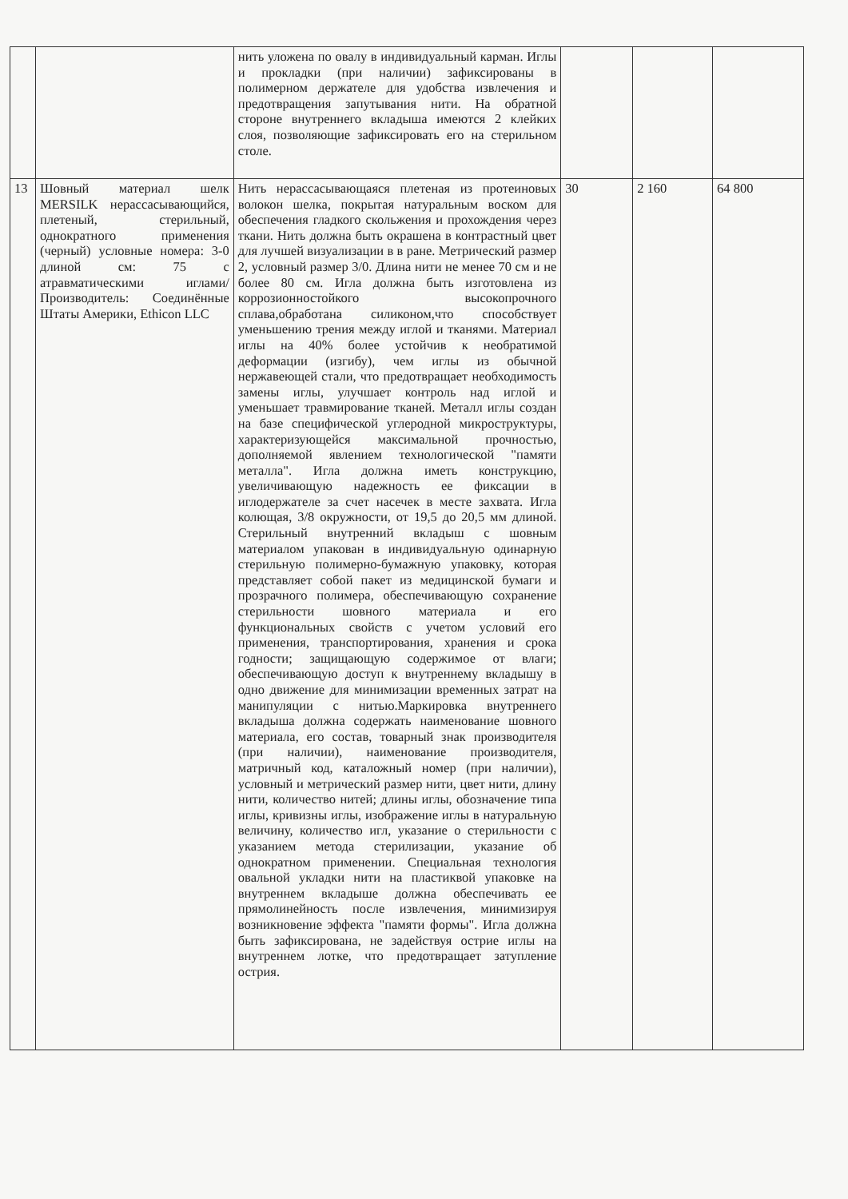| | | нить уложена по овалу в индивидуальный карман. Иглы и прокладки (при наличии) зафиксированы в полимерном держателе для удобства извлечения и предотвращения запутывания нити. На обратной стороне внутреннего вкладыша имеются 2 клейких слоя, позволяющие зафиксировать его на стерильном столе. | | | |
| 13 | Шовный материал шелк MERSILK нерассасывающийся, плетеный, стерильный, однократного применения (черный) условные номера: 3-0 длиной см: 75 с атравматическими иглами/ Производитель: Соединённые Штаты Америки, Ethicon LLC | Нить нерассасывающаяся плетеная из протеиновых волокон шелка, покрытая натуральным воском для обеспечения гладкого скольжения и прохождения через ткани. Нить должна быть окрашена в контрастный цвет для лучшей визуализации в в ране. Метрический размер 2, условный размер 3/0. Длина нити не менее 70 см и не более 80 см. Игла должна быть изготовлена из коррозионностойкого высокопрочного сплава,обработана силиконом,что способствует уменьшению трения между иглой и тканями. Материал иглы на 40% более устойчив к необратимой деформации (изгибу), чем иглы из обычной нержавеющей стали, что предотвращает необходимость замены иглы, улучшает контроль над иглой и уменьшает травмирование тканей. Металл иглы создан на базе специфической углеродной микроструктуры, характеризующейся максимальной прочностью, дополняемой явлением технологической "памяти металла". Игла должна иметь конструкцию, увеличивающую надежность ее фиксации в иглодержателе за счет насечек в месте захвата. Игла колющая, 3/8 окружности, от 19,5 до 20,5 мм длиной. Стерильный внутренний вкладыш с шовным материалом упакован в индивидуальную одинарную стерильную полимерно-бумажную упаковку, которая представляет собой пакет из медицинской бумаги и прозрачного полимера, обеспечивающую сохранение стерильности шовного материала и его функциональных свойств с учетом условий его применения, транспортирования, хранения и срока годности; защищающую содержимое от влаги; обеспечивающую доступ к внутреннему вкладышу в одно движение для минимизации временных затрат на манипуляции с нитью.Маркировка внутреннего вкладыша должна содержать наименование шовного материала, его состав, товарный знак производителя (при наличии), наименование производителя, матричный код, каталожный номер (при наличии), условный и метрический размер нити, цвет нити, длину нити, количество нитей; длины иглы, обозначение типа иглы, кривизны иглы, изображение иглы в натуральную величину, количество игл, указание о стерильности с указанием метода стерилизации, указание об однократном применении. Специальная технология овальной укладки нити на пластиквой упаковке на внутреннем вкладыше должна обеспечивать ее прямолинейность после извлечения, минимизируя возникновение эффекта "памяти формы". Игла должна быть зафиксирована, не задействуя острие иглы на внутреннем лотке, что предотвращает затупление острия. | 30 | 2 160 | 64 800 |